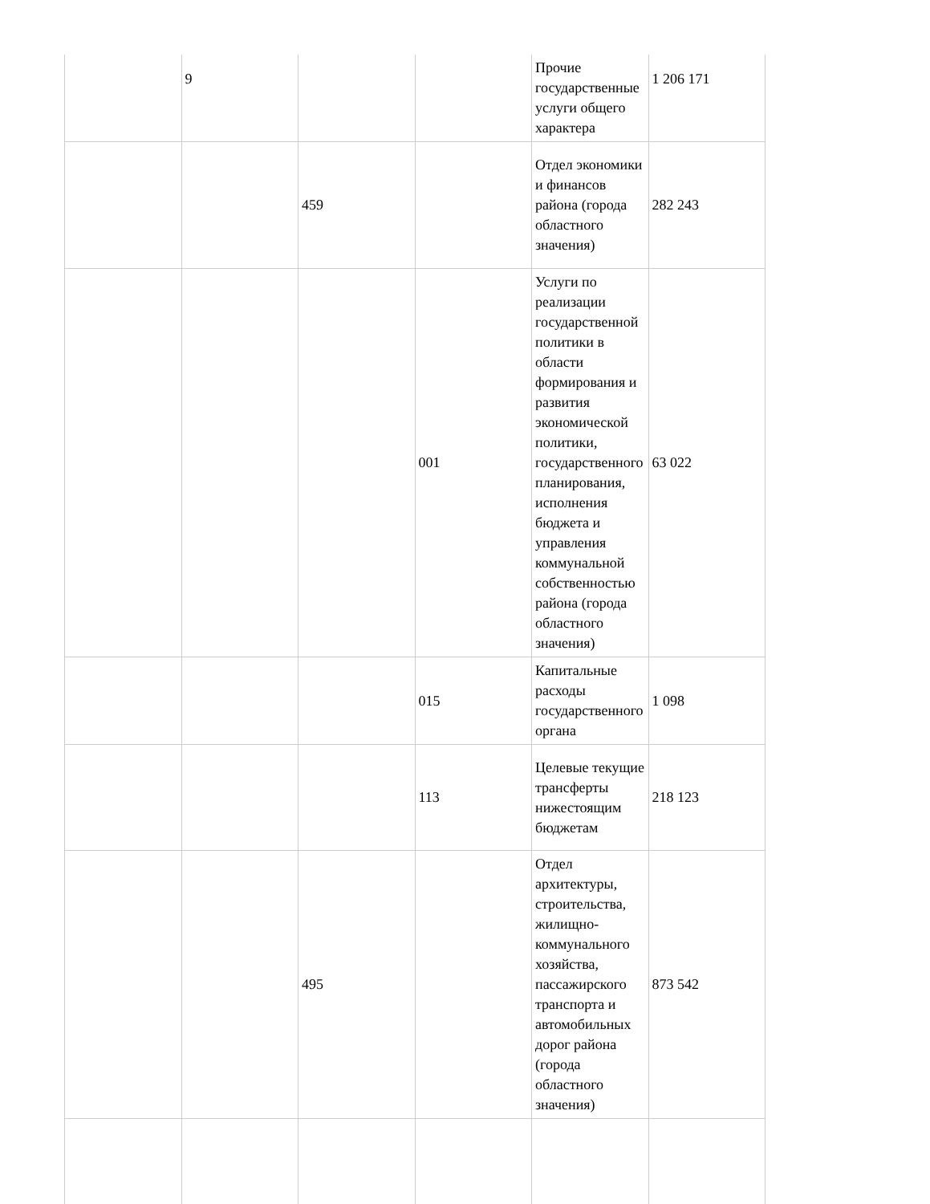| | 9 | | | Прочие государственные услуги общего характера | 1 206 171 |
| | | 459 | | Отдел экономики и финансов района (города областного значения) | 282 243 |
| | | | 001 | Услуги по реализации государственной политики в области формирования и развития экономической политики, государственного планирования, исполнения бюджета и управления коммунальной собственностью района (города областного значения) | 63 022 |
| | | | 015 | Капитальные расходы государственного органа | 1 098 |
| | | | 113 | Целевые текущие трансферты нижестоящим бюджетам | 218 123 |
| | | 495 | | Отдел архитектуры, строительства, жилищно-коммунального хозяйства, пассажирского транспорта и автомобильных дорог района (города областного значения) | 873 542 |